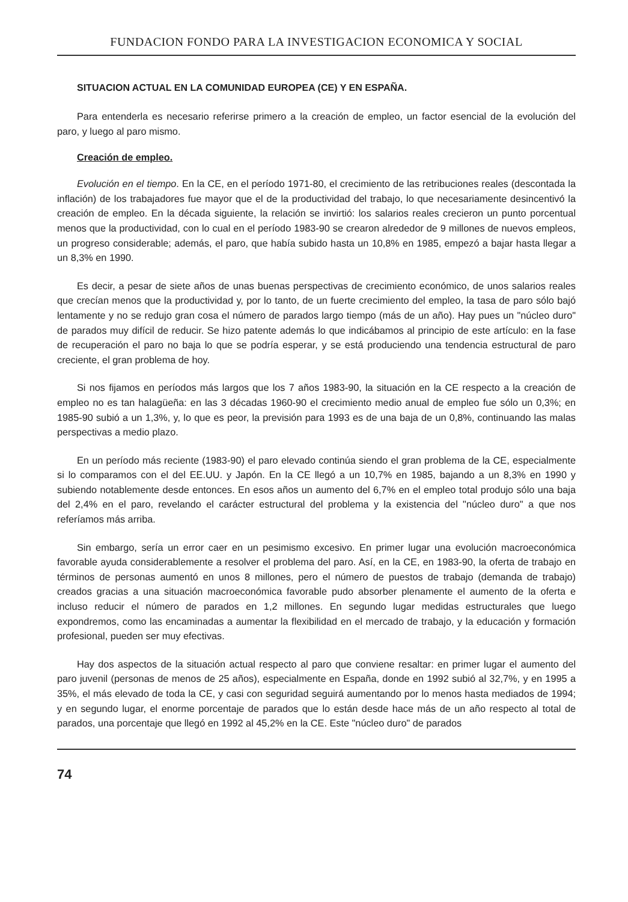FUNDACION FONDO PARA LA INVESTIGACION ECONOMICA Y SOCIAL
SITUACION ACTUAL EN LA COMUNIDAD EUROPEA (CE) Y EN ESPAÑA.
Para entenderla es necesario referirse primero a la creación de empleo, un factor esencial de la evolución del paro, y luego al paro mismo.
Creación de empleo.
Evolución en el tiempo. En la CE, en el período 1971-80, el crecimiento de las retribuciones reales (descontada la inflación) de los trabajadores fue mayor que el de la productividad del trabajo, lo que necesariamente desincentivó la creación de empleo. En la década siguiente, la relación se invirtió: los salarios reales crecieron un punto porcentual menos que la productividad, con lo cual en el período 1983-90 se crearon alrededor de 9 millones de nuevos empleos, un progreso considerable; además, el paro, que había subido hasta un 10,8% en 1985, empezó a bajar hasta llegar a un 8,3% en 1990.
Es decir, a pesar de siete años de unas buenas perspectivas de crecimiento económico, de unos salarios reales que crecían menos que la productividad y, por lo tanto, de un fuerte crecimiento del empleo, la tasa de paro sólo bajó lentamente y no se redujo gran cosa el número de parados largo tiempo (más de un año). Hay pues un "núcleo duro" de parados muy difícil de reducir. Se hizo patente además lo que indicábamos al principio de este artículo: en la fase de recuperación el paro no baja lo que se podría esperar, y se está produciendo una tendencia estructural de paro creciente, el gran problema de hoy.
Si nos fijamos en períodos más largos que los 7 años 1983-90, la situación en la CE respecto a la creación de empleo no es tan halagüeña: en las 3 décadas 1960-90 el crecimiento medio anual de empleo fue sólo un 0,3%; en 1985-90 subió a un 1,3%, y, lo que es peor, la previsión para 1993 es de una baja de un 0,8%, continuando las malas perspectivas a medio plazo.
En un período más reciente (1983-90) el paro elevado continúa siendo el gran problema de la CE, especialmente si lo comparamos con el del EE.UU. y Japón. En la CE llegó a un 10,7% en 1985, bajando a un 8,3% en 1990 y subiendo notablemente desde entonces. En esos años un aumento del 6,7% en el empleo total produjo sólo una baja del 2,4% en el paro, revelando el carácter estructural del problema y la existencia del "núcleo duro" a que nos referíamos más arriba.
Sin embargo, sería un error caer en un pesimismo excesivo. En primer lugar una evolución macroeconómica favorable ayuda considerablemente a resolver el problema del paro. Así, en la CE, en 1983-90, la oferta de trabajo en términos de personas aumentó en unos 8 millones, pero el número de puestos de trabajo (demanda de trabajo) creados gracias a una situación macroeconómica favorable pudo absorber plenamente el aumento de la oferta e incluso reducir el número de parados en 1,2 millones. En segundo lugar medidas estructurales que luego expondremos, como las encaminadas a aumentar la flexibilidad en el mercado de trabajo, y la educación y formación profesional, pueden ser muy efectivas.
Hay dos aspectos de la situación actual respecto al paro que conviene resaltar: en primer lugar el aumento del paro juvenil (personas de menos de 25 años), especialmente en España, donde en 1992 subió al 32,7%, y en 1995 a 35%, el más elevado de toda la CE, y casi con seguridad seguirá aumentando por lo menos hasta mediados de 1994; y en segundo lugar, el enorme porcentaje de parados que lo están desde hace más de un año respecto al total de parados, una porcentaje que llegó en 1992 al 45,2% en la CE. Este "núcleo duro" de parados
74